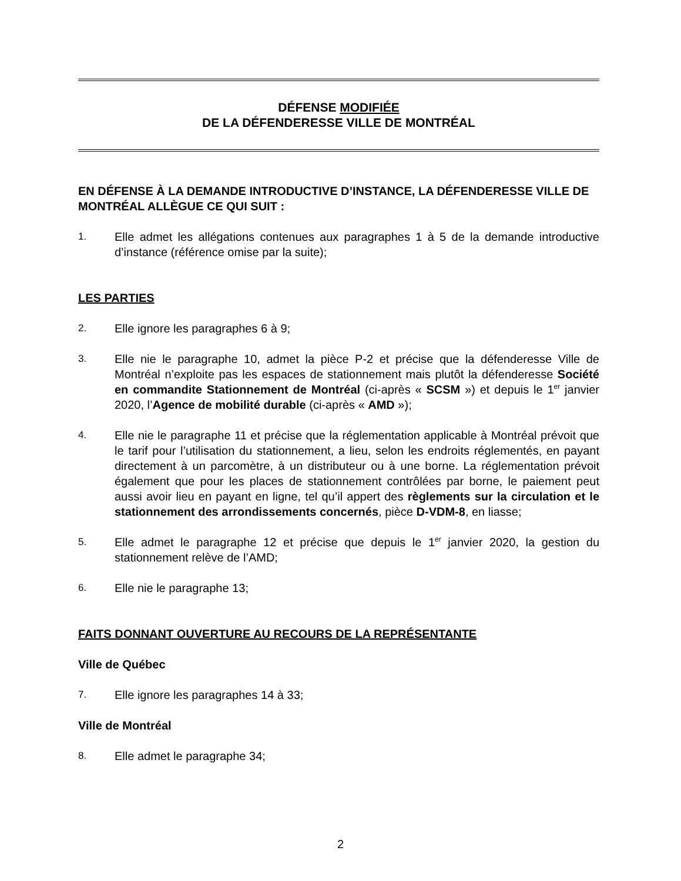DÉFENSE MODIFIÉE
DE LA DÉFENDERESSE VILLE DE MONTRÉAL
EN DÉFENSE À LA DEMANDE INTRODUCTIVE D’INSTANCE, LA DÉFENDERESSE VILLE DE MONTRÉAL ALLÈGUE CE QUI SUIT :
1. Elle admet les allégations contenues aux paragraphes 1 à 5 de la demande introductive d’instance (référence omise par la suite);
LES PARTIES
2. Elle ignore les paragraphes 6 à 9;
3. Elle nie le paragraphe 10, admet la pièce P-2 et précise que la défenderesse Ville de Montréal n’exploite pas les espaces de stationnement mais plutôt la défenderesse Société en commandite Stationnement de Montréal (ci-après « SCSM ») et depuis le 1<sup>er</sup> janvier 2020, l’Agence de mobilité durable (ci-après « AMD »);
4. Elle nie le paragraphe 11 et précise que la réglementation applicable à Montréal prévoit que le tarif pour l’utilisation du stationnement, a lieu, selon les endroits réglementés, en payant directement à un parcomètre, à un distributeur ou à une borne. La réglementation prévoit également que pour les places de stationnement contrôlées par borne, le paiement peut aussi avoir lieu en payant en ligne, tel qu’il appert des règlements sur la circulation et le stationnement des arrondissements concernés, pièce D-VDM-8, en liasse;
5. Elle admet le paragraphe 12 et précise que depuis le 1<sup>er</sup> janvier 2020, la gestion du stationnement relève de l’AMD;
6. Elle nie le paragraphe 13;
FAITS DONNANT OUVERTURE AU RECOURS DE LA REPRÉSENTANTE
Ville de Québec
7. Elle ignore les paragraphes 14 à 33;
Ville de Montréal
8. Elle admet le paragraphe 34;
2